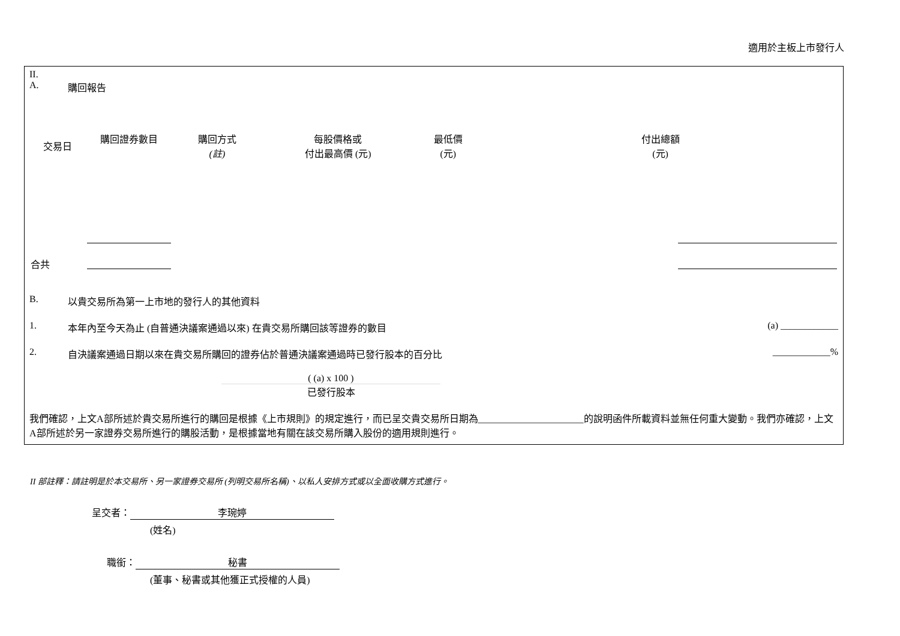適用於主板上市發行人
II.
A. 購回報告
| 交易日 | 購回證券數目 | 購回方式 (註) | 每股價格或 付出最高價 (元) | 最低價 (元) | 付出總額 (元) |
| --- | --- | --- | --- | --- | --- |
| 合共 | | | | | |
B. 以貴交易所為第一上市地的發行人的其他資料
1. 本年內至今天為止 (自普通決議案通過以來) 在貴交易所購回該等證券的數目 (a) ____________
2. 自決議案通過日期以來在貴交易所購回的證券佔於普通決議案通過時已發行股本的百分比 ____________%
( (a) x 100 )
已發行股本
我們確認，上文A部所述於貴交易所進行的購回是根據《上市規則》的規定進行，而已呈交貴交易所日期為______________________的說明函件所載資料並無任何重大變動。我們亦確認，上文A部所述於另一家證券交易所進行的購股活動，是根據當地有關在該交易所購入股份的適用規則進行。
II 部註釋：請註明是於本交易所、另一家證券交易所 (列明交易所名稱)、以私人安排方式或以全面收購方式進行。
呈交者： 李琬婷
(姓名)
職銜： 秘書
(董事、秘書或其他獲正式授權的人員)